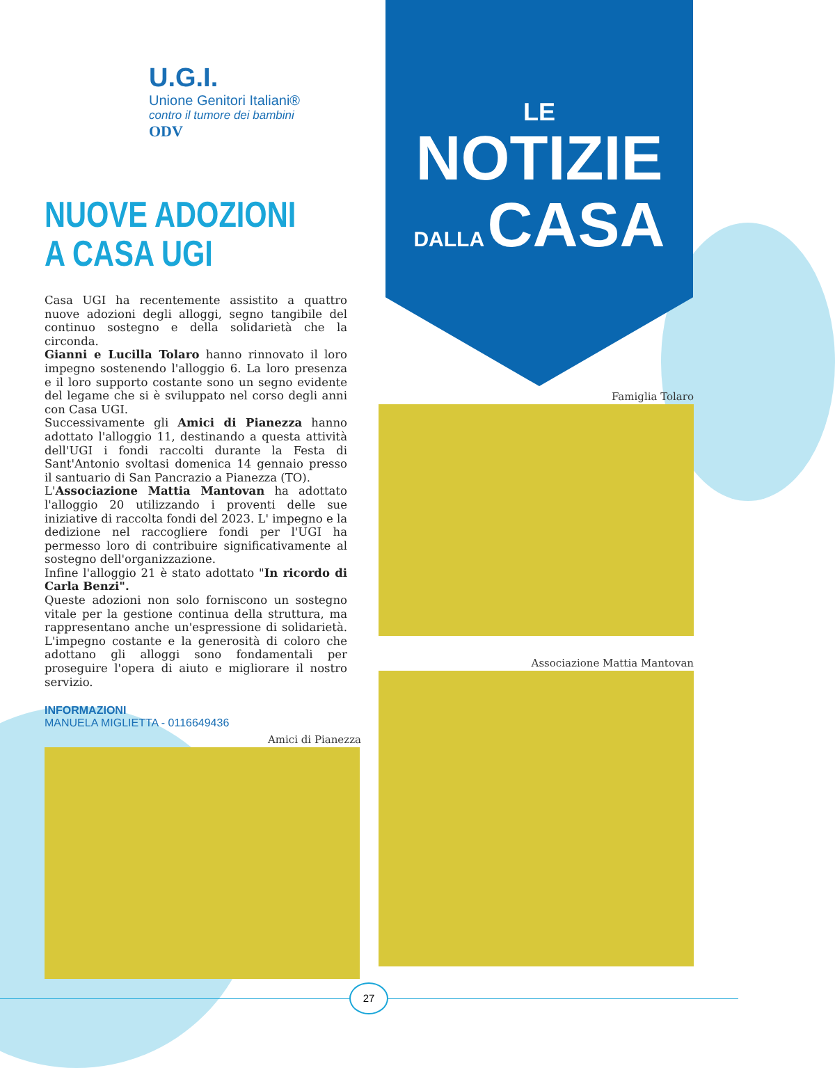U.G.I.
Unione Genitori Italiani®
contro il tumore dei bambini
ODV
NUOVE ADOZIONI
A CASA UGI
Casa UGI ha recentemente assistito a quattro nuove adozioni degli alloggi, segno tangibile del continuo sostegno e della solidarietà che la circonda.
Gianni e Lucilla Tolaro hanno rinnovato il loro impegno sostenendo l'alloggio 6. La loro presenza e il loro supporto costante sono un segno evidente del legame che si è sviluppato nel corso degli anni con Casa UGI.
Successivamente gli Amici di Pianezza hanno adottato l'alloggio 11, destinando a questa attività dell'UGI i fondi raccolti durante la Festa di Sant'Antonio svoltasi domenica 14 gennaio presso il santuario di San Pancrazio a Pianezza (TO).
L'Associazione Mattia Mantovan ha adottato l'alloggio 20 utilizzando i proventi delle sue iniziative di raccolta fondi del 2023. L' impegno e la dedizione nel raccogliere fondi per l'UGI ha permesso loro di contribuire significativamente al sostegno dell'organizzazione.
Infine l'alloggio 21 è stato adottato "In ricordo di Carla Benzi".
Queste adozioni non solo forniscono un sostegno vitale per la gestione continua della struttura, ma rappresentano anche un'espressione di solidarietà. L'impegno costante e la generosità di coloro che adottano gli alloggi sono fondamentali per proseguire l'opera di aiuto e migliorare il nostro servizio.
INFORMAZIONI
MANUELA MIGLIETTA - 0116649436
Amici di Pianezza
LE
NOTIZIE
DALLA CASA
Famiglia Tolaro
Associazione Mattia Mantovan
27